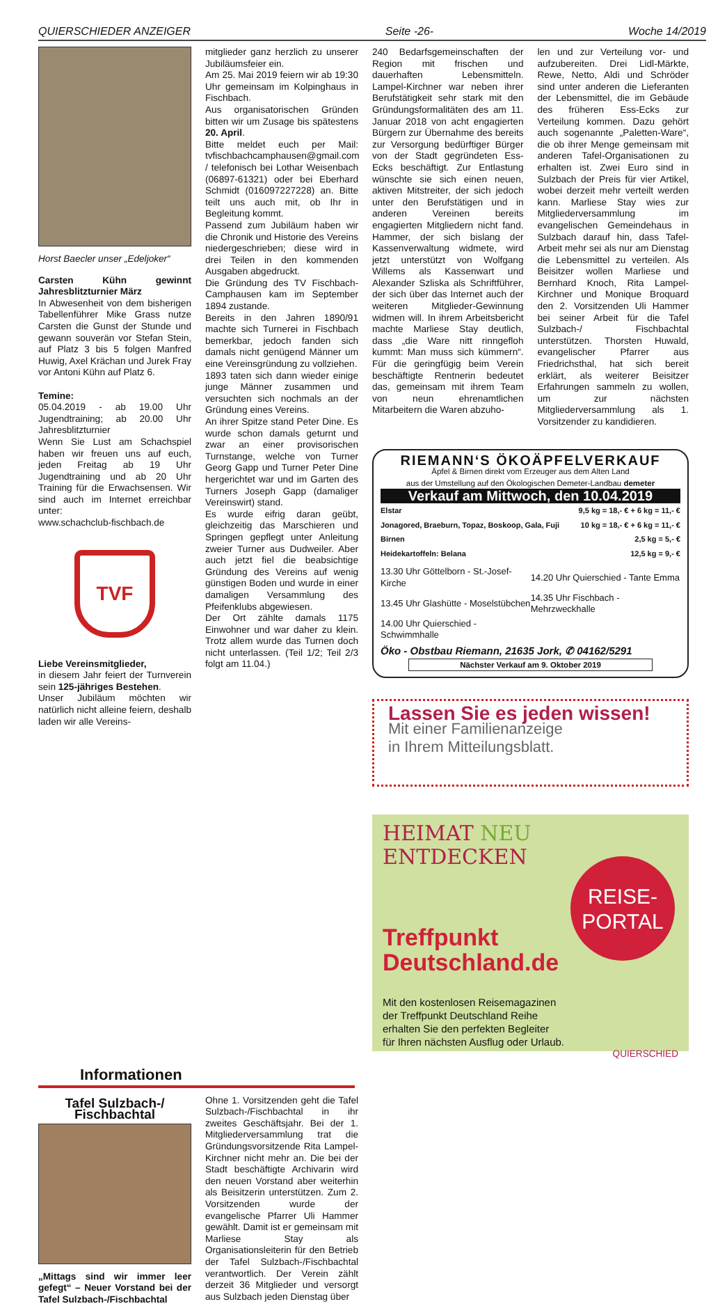QUIERSCHIEDER ANZEIGER Seite -26- Woche 14/2019
Horst Baecler unser „Edeljoker“
Carsten Kühn gewinnt Jahresblitzturnier März
In Abwesenheit von dem bisherigen Tabellenführer Mike Grass nutze Carsten die Gunst der Stunde und gewann souverän vor Stefan Stein, auf Platz 3 bis 5 folgen Manfred Huwig, Axel Krächan und Jurek Fray vor Antoni Kühn auf Platz 6.
Temine:
05.04.2019 - ab 19.00 Uhr Jugendtraining; ab 20.00 Uhr Jahresblitzturnier
Wenn Sie Lust am Schachspiel haben wir freuen uns auf euch, jeden Freitag ab 19 Uhr Jugendtraining und ab 20 Uhr Training für die Erwachsensen. Wir sind auch im Internet erreichbar unter:
www.schachclub-fischbach.de
TVF
Liebe Vereinsmitglieder,
in diesem Jahr feiert der Turnverein sein 125-jähriges Bestehen.
Unser Jubiläum möchten wir natürlich nicht alleine feiern, deshalb laden wir alle Vereins-
mitglieder ganz herzlich zu unserer Jubiläumsfeier ein.
Am 25. Mai 2019 feiern wir ab 19:30 Uhr gemeinsam im Kolpinghaus in Fischbach.
Aus organisatorischen Gründen bitten wir um Zusage bis spätestens 20. April.
Bitte meldet euch per Mail: tvfischbachcamphausen@gmail.com / telefonisch bei Lothar Weisenbach (06897-61321) oder bei Eberhard Schmidt (016097227228) an. Bitte teilt uns auch mit, ob Ihr in Begleitung kommt.
Passend zum Jubiläum haben wir die Chronik und Historie des Vereins niedergeschrieben; diese wird in drei Teilen in den kommenden Ausgaben abgedruckt.
Die Gründung des TV Fischbach-Camphausen kam im September 1894 zustande.
Bereits in den Jahren 1890/91 machte sich Turnerei in Fischbach bemerkbar, jedoch fanden sich damals nicht genügend Männer um eine Vereinsgründung zu vollziehen.
1893 taten sich dann wieder einige junge Männer zusammen und versuchten sich nochmals an der Gründung eines Vereins.
An ihrer Spitze stand Peter Dine. Es wurde schon damals geturnt und zwar an einer provisorischen Turnstange, welche von Turner Georg Gapp und Turner Peter Dine hergerichtet war und im Garten des Turners Joseph Gapp (damaliger Vereinswirt) stand.
Es wurde eifrig daran geübt, gleichzeitig das Marschieren und Springen gepflegt unter Anleitung zweier Turner aus Dudweiler. Aber auch jetzt fiel die beabsichtige Gründung des Vereins auf wenig günstigen Boden und wurde in einer damaligen Versammlung des Pfeifenklubs abgewiesen.
Der Ort zählte damals 1175 Einwohner und war daher zu klein. Trotz allem wurde das Turnen doch nicht unterlassen. (Teil 1/2; Teil 2/3 folgt am 11.04.)
240 Bedarfsgemeinschaften der Region mit frischen und dauerhaften Lebensmitteln. Lampel-Kirchner war neben ihrer Berufstätigkeit sehr stark mit den Gründungsformalitäten des am 11. Januar 2018 von acht engagierten Bürgern zur Übernahme des bereits zur Versorgung bedürftiger Bürger von der Stadt gegründeten Ess-Ecks beschäftigt. Zur Entlastung wünschte sie sich einen neuen, aktiven Mitstreiter, der sich jedoch unter den Berufstätigen und in anderen Vereinen bereits engagierten Mitgliedern nicht fand. Hammer, der sich bislang der Kassenverwaltung widmete, wird jetzt unterstützt von Wolfgang Willems als Kassenwart und Alexander Szliska als Schriftführer, der sich über das Internet auch der weiteren Mitglieder-Gewinnung widmen will. In ihrem Arbeitsbericht machte Marliese Stay deutlich, dass „die Ware nitt rinngefloh kummt: Man muss sich kümmern“. Für die geringfügig beim Verein beschäftigte Rentnerin bedeutet das, gemeinsam mit ihrem Team von neun ehrenamtlichen Mitarbeitern die Waren abzuho-
len und zur Verteilung vor- und aufzubereiten. Drei Lidl-Märkte, Rewe, Netto, Aldi und Schröder sind unter anderen die Lieferanten der Lebensmittel, die im Gebäude des früheren Ess-Ecks zur Verteilung kommen. Dazu gehört auch sogenannte „Paletten-Ware“, die ob ihrer Menge gemeinsam mit anderen Tafel-Organisationen zu erhalten ist. Zwei Euro sind in Sulzbach der Preis für vier Artikel, wobei derzeit mehr verteilt werden kann. Marliese Stay wies zur Mitgliederversammlung im evangelischen Gemeindehaus in Sulzbach darauf hin, dass Tafel-Arbeit mehr sei als nur am Dienstag die Lebensmittel zu verteilen. Als Beisitzer wollen Marliese und Bernhard Knoch, Rita Lampel-Kirchner und Monique Broquard den 2. Vorsitzenden Uli Hammer bei seiner Arbeit für die Tafel Sulzbach-/ Fischbachtal unterstützen. Thorsten Huwald, evangelischer Pfarrer aus Friedrichsthal, hat sich bereit erklärt, als weiterer Beisitzer Erfahrungen sammeln zu wollen, um zur nächsten Mitgliederversammlung als 1. Vorsitzender zu kandidieren.
RIEMANN‘S ÖKOÄPFELVERKAUF
Äpfel & Birnen direkt vom Erzeuger aus dem Alten Land
aus der Umstellung auf den Ökologischen Demeter-Landbau demeter
Verkauf am Mittwoch, den 10.04.2019
| Elstar | 9,5 kg = 18,- € + 6 kg = 11,- € |
| Jonagored, Braeburn, Topaz, Boskoop, Gala, Fuji | 10 kg = 18,- € + 6 kg = 11,- € |
| Birnen | 2,5 kg = 5,- € |
| Heidekartoffeln: Belana | 12,5 kg = 9,- € |
| 13.30 Uhr Göttelborn - St.-Josef-Kirche | 14.20 Uhr Quierschied - Tante Emma |
| 13.45 Uhr Glashütte - Moselstübchen | 14.35 Uhr Fischbach - Mehrzweckhalle |
| 14.00 Uhr Quierschied - Schwimmhalle | |
Öko - Obstbau Riemann, 21635 Jork, ✆ 04162/5291
Nächster Verkauf am 9. Oktober 2019
Lassen Sie es jeden wissen!
Mit einer Familienanzeige
in Ihrem Mitteilungsblatt.
HEIMAT NEU ENTDECKEN
REISE-
PORTAL
Treffpunkt
Deutschland.de
Mit den kostenlosen Reisemagazinen
der Treffpunkt Deutschland Reihe
erhalten Sie den perfekten Begleiter
für Ihren nächsten Ausflug oder Urlaub.
QUIERSCHIED
Informationen
Tafel Sulzbach-/
Fischbachtal
„Mittags sind wir immer leer gefegt“ – Neuer Vorstand bei der Tafel Sulzbach-/Fischbachtal
Ohne 1. Vorsitzenden geht die Tafel Sulzbach-/Fischbachtal in ihr zweites Geschäftsjahr. Bei der 1. Mitgliederversammlung trat die Gründungsvorsitzende Rita Lampel-Kirchner nicht mehr an. Die bei der Stadt beschäftigte Archivarin wird den neuen Vorstand aber weiterhin als Beisitzerin unterstützen. Zum 2. Vorsitzenden wurde der evangelische Pfarrer Uli Hammer gewählt. Damit ist er gemeinsam mit Marliese Stay als Organisationsleiterin für den Betrieb der Tafel Sulzbach-/Fischbachtal verantwortlich. Der Verein zählt derzeit 36 Mitglieder und versorgt aus Sulzbach jeden Dienstag über